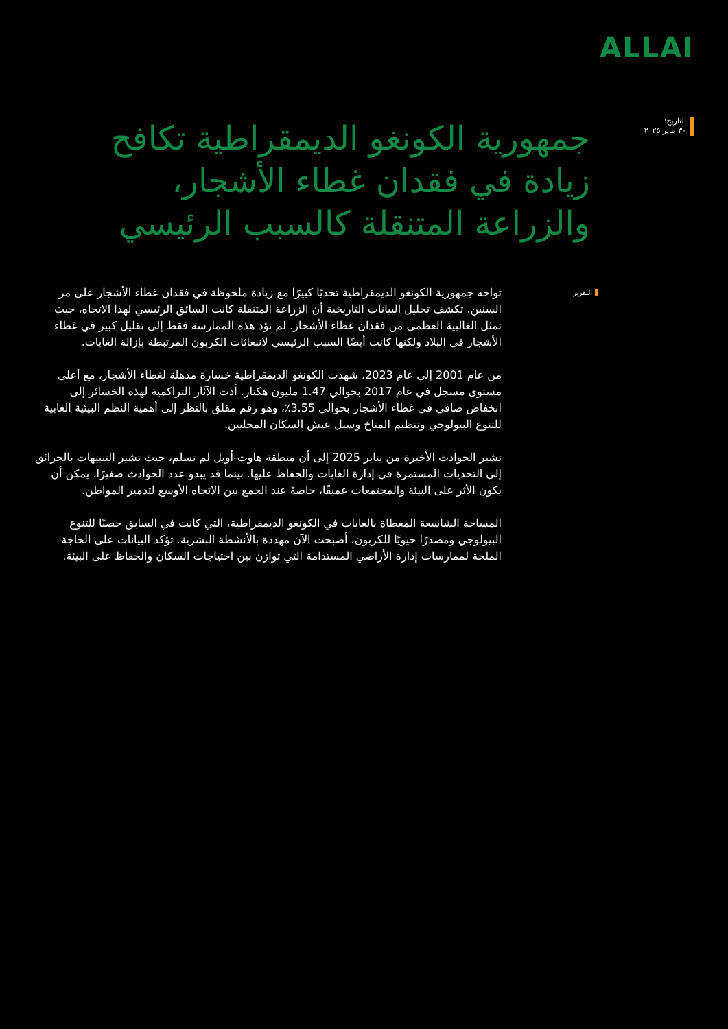ALLAI
التاريخ:
٣٠ يناير ٢٠٢٥
جمهورية الكونغو الديمقراطية تكافح زيادة في فقدان غطاء الأشجار، والزراعة المتنقلة كالسبب الرئيسي
التقرير
تواجه جمهورية الكونغو الديمقراطية تحديًا كبيرًا مع زيادة ملحوظة في فقدان غطاء الأشجار على مر السنين. تكشف تحليل البيانات التاريخية أن الزراعة المتنقلة كانت السائق الرئيسي لهذا الاتجاه، حيث تمثل الغالبية العظمى من فقدان غطاء الأشجار. لم تؤد هذه الممارسة فقط إلى تقليل كبير في غطاء الأشجار في البلاد ولكنها كانت أيضًا السبب الرئيسي لانبعاثات الكربون المرتبطة بإزالة الغابات.
من عام 2001 إلى عام 2023، شهدت الكونغو الديمقراطية خسارة مذهلة لغطاء الأشجار، مع أعلى مستوى مسجل في عام 2017 بحوالي 1.47 مليون هكتار. أدت الآثار التراكمية لهذه الخسائر إلى انخفاض صافي في غطاء الأشجار بحوالي 3.55٪، وهو رقم مقلق بالنظر إلى أهمية النظم البيئية الغابية للتنوع البيولوجي وتنظيم المناخ وسبل عيش السكان المحليين.
تشير الحوادث الأخيرة من يناير 2025 إلى أن منطقة هاوت-أويل لم تسلم، حيث تشير التنبيهات بالحرائق إلى التحديات المستمرة في إدارة الغابات والحفاظ عليها. بينما قد يبدو عدد الحوادث صغيرًا، يمكن أن يكون الأثر على البيئة والمجتمعات عميقًا، خاصةً عند الجمع بين الاتجاه الأوسع لتدمير المواطن.
المساحة الشاسعة المغطاة بالغابات في الكونغو الديمقراطية، التي كانت في السابق حصنًا للتنوع البيولوجي ومصدرًا حيويًا للكربون، أصبحت الآن مهددة بالأنشطة البشرية. تؤكد البيانات على الحاجة الملحة لممارسات إدارة الأراضي المستدامة التي توازن بين احتياجات السكان والحفاظ على البيئة.